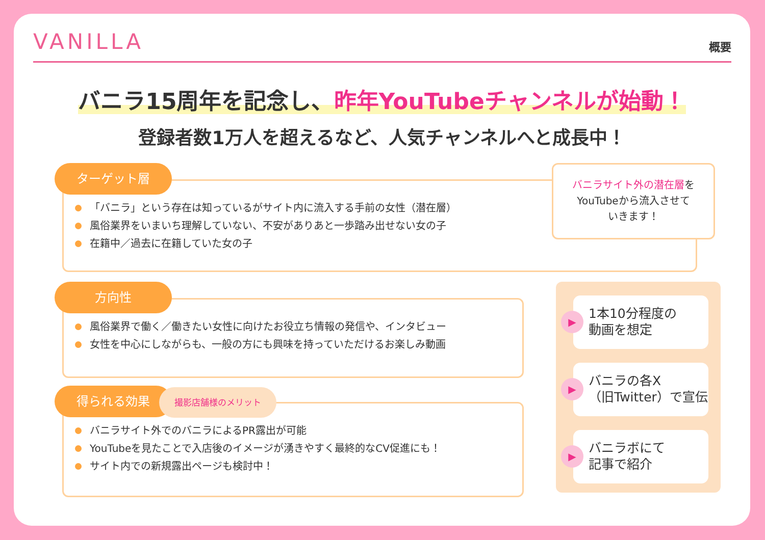VANILLA
概要
バニラ15周年を記念し、昨年YouTubeチャンネルが始動！
登録者数1万人を超えるなど、人気チャンネルへと成長中！
ターゲット層
「バニラ」という存在は知っているがサイト内に流入する手前の女性（潜在層）
風俗業界をいまいち理解していない、不安がありあと一歩踏み出せない女の子
在籍中／過去に在籍していた女の子
バニラサイト外の潜在層を
YouTubeから流入させて
いきます！
方向性
風俗業界で働く／働きたい女性に向けたお役立ち情報の発信や、インタビュー
女性を中心にしながらも、一般の方にも興味を持っていただけるお楽しみ動画
得られる効果 撮影店舗様のメリット
バニラサイト外でのバニラによるPR露出が可能
YouTubeを見たことで入店後のイメージが湧きやすく最終的なCV促進にも！
サイト内での新規露出ページも検討中！
1本10分程度の
動画を想定
バニラの各X
（旧Twitter）で宣伝
バニラボにて
記事で紹介